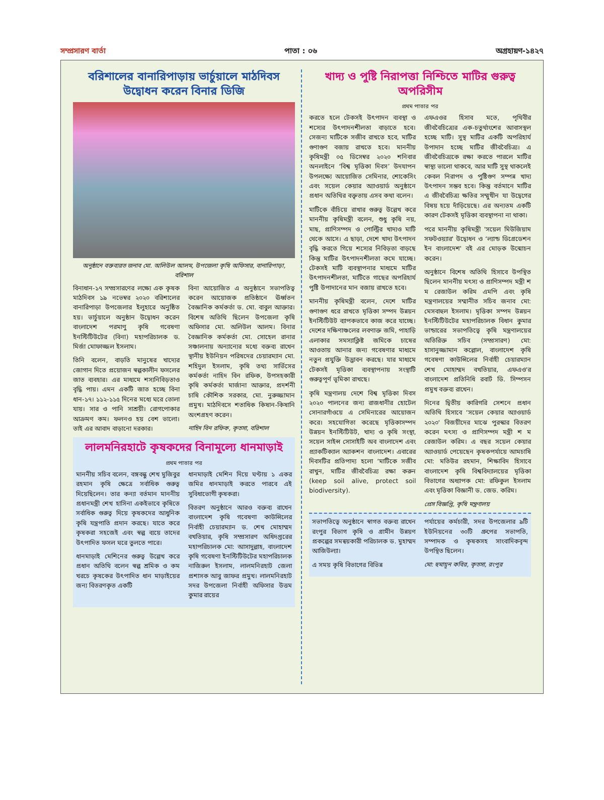সম্প্রসারণ বার্তা পাতা : ০৬ অগ্রহায়ণ-১৪২৭
বরিশালের বানারিপাড়ায় ভার্চুয়ালে মাঠদিবস উদ্বোধন করেন বিনার ডিজি
অনুষ্ঠানে বক্তব্যরত জনাব মো. অলিউল আলম, উপজেলা কৃষি অফিসার, বানারিপাড়া, বরিশাল
বিনাধান-১৭ সম্প্রসারণের লক্ষ্যে এক কৃষক মাঠদিবস ১৯ নভেম্বর ২০২০ বরিশালের বানারিপাড়া উপজেলার ইলুহারে অনুষ্ঠিত হয়। ভার্চুয়ালে অনুষ্ঠান উদ্বোধন করেন বাংলাদেশ পরমাণু কৃষি গবেষণা ইনস্টিটিউটের (বিনা) মহাপরিচালক ড. মির্জা মোফাজ্জল ইসলাম।
তিনি বলেন, বাড়তি মানুষের খাদ্যের জোগান দিতে প্রয়োজন স্বল্পকালীন ফসলের জাত ব্যবহার। এর মাধ্যমে শস্যনিবিড়তাও বৃদ্ধি পায়। এমন একটি জাত হচ্ছে বিনা ধান-১৭। ১১২-১১৫ দিনের মধ্যে ঘরে তোলা যায়। সার ও পানি সাশ্রয়ী। রোগপোকার আক্রমণ কম। ফলনও হয় বেশ ভালো। তাই এর আবাদ বাড়ানো দরকার।
বিনা আয়োজিত এ অনুষ্ঠানে সভাপতিত্ব করেন আয়োজক প্রতিষ্ঠানে ঊর্ধ্বতন বৈজ্ঞানিক কর্মকর্তা ড. মো. বাবুল আক্তার। বিশেষ অতিথি ছিলেন উপজেলা কৃষি অফিসার মো. অলিউল আলম। বিনার বৈজ্ঞানিক কর্মকর্তা মো. সোহেল রানার সঞ্চালনায় অন্যান্যের মধ্যে বক্তব্য রাখেন স্থানীয় ইউনিয়ন পরিষদের চেয়ারম্যান মো. শহিদুল ইসলাম, কৃষি তথ্য সার্ভিসের কর্মকর্তা নাহিদ বিন রফিক, উপসহকারী কৃষি কর্মকর্তা মার্জানা আক্তার, প্রদর্শনী চাষি কৌশিক সরকার, মো. নুরুজ্জামান প্রমুখ। মাঠদিবসে শতাধিক কিষান-কিষানি অংশগ্রহণ করেন।
নাহিদ বিন রফিক, কৃতসা, বরিশাল
লালমনিরহাটে কৃষকদের বিনামূল্যে ধানমাড়াই
প্রথম পাতার পর
মাননীয় সচিব বলেন, বঙ্গবন্ধু শেখ মুজিবুর রহমান কৃষি ক্ষেত্রে সর্বাধিক গুরুত্ব দিয়েছিলেন। তার কন্যা বর্তমান মাননীয় প্রধানমন্ত্রী শেখ হাসিনা একইভাবে কৃষিতে সর্বাধিক গুরুত্ব দিয়ে কৃষকদের আধুনিক কৃষি যন্ত্রপাতি প্রদান করছে। যাতে করে কৃষকরা সহজেই এবং স্বল্প ব্যয়ে তাদের উৎপাদিত ফসল ঘরে তুলতে পারে।
ধানমাড়াই মেশিনের গুরুত্ব উল্লেখ করে প্রধান অতিথি বলেন স্বল্প শ্রমিক ও কম খরচে কৃষকের উৎপাদিত ধান মাড়াইয়ের জন্য বিতরণকৃত একটি
ধানমাড়াই মেশিন দিয়ে ঘণ্টায় ১ একর জমির ধানমাড়াই করতে পারবে এই সুবিধাভোগী কৃষকরা।
বিতরণ অনুষ্ঠানে আরও বক্তব্য রাখেন বাংলাদেশ কৃষি গবেষণা কাউন্সিলের নির্বাহী চেয়ারম্যান ড. শেখ মোহাম্মদ বখতিয়ার, কৃষি সম্প্রসারণ অধিদপ্তরের মহাপরিচালক মো: আসাদুল্লাহ, বাংলাদেশ কৃষি গবেষণা ইনস্টিটিউটের মহাপরিচালক নাজিরুল ইসলাম, লালমনিরহাট জেলা প্রশাসক আবু জাফর প্রমুখ। লালমনিরহাট সদর উপজেলা নির্বাহী অফিসার উত্তম কুমার রায়ের
খাদ্য ও পুষ্টি নিরাপত্তা নিশ্চিতে মাটির গুরুত্ব অপরিসীম
প্রথম পাতার পর
করতে হলে টেকসই উৎপাদন ব্যবস্থা ও শস্যের উৎপাদনশীলতা বাড়াতে হবে। সেজন্য মাটিকে সজীব রাখতে হবে, মাটির গুণাগুণ বজায় রাখতে হবে। মাননীয় কৃষিমন্ত্রী ০৫ ডিসেম্বর ২০২০ শনিবার অনলাইনে ‘বিশ্ব মৃত্তিকা দিবস’ উদযাপন উপলক্ষ্যে আয়োজিত সেমিনার, শোকেসিং এবং সয়েল কেয়ার অ্যাওয়ার্ড অনুষ্ঠানে প্রধান অতিথির বক্তৃতায় এসব কথা বলেন।
মাটিকে বাঁচিয়ে রাখার গুরুত্ব উল্লেখ করে মাননীয় কৃষিমন্ত্রী বলেন, শুধু কৃষি নয়, মাছ, প্রাণিসম্পদ ও পোল্ট্রির খাদ্যও মাটি থেকে আসে। এ ছাড়া, দেশে খাদ্য উৎপাদন বৃদ্ধি করতে গিয়ে শস্যের নিবিড়তা বাড়ছে কিন্তু মাটির উৎপাদনশীলতা কমে যাচ্ছে। টেকসই মাটি ব্যবস্থাপনার মাধ্যমে মাটির উৎপাদনশীলতা, মাটিতে গাছের অপরিহার্য পুষ্টি উপাদানের মান বজায় রাখতে হবে।
মাননীয় কৃষিমন্ত্রী বলেন, দেশে মাটির গুণাগুণ ধরে রাখতে মৃত্তিকা সম্পদ উন্নয়ন ইনস্টিটিউট ব্যাপকভাবে কাজ করে যাচ্ছে। দেশের দক্ষিণাঞ্চলের লবণাক্ত জমি, পাহাড়ি এলাকার সমস্যাক্লিষ্ট জমিকে চাষের আওতায় আনার জন্য গবেষণার মাধ্যমে নতুন প্রযুক্তি উদ্ভাবন করছে। যার মাধ্যমে টেকসই মৃত্তিকা ব্যবস্থাপনায় সংস্থাটি গুরুত্বপূর্ণ ভূমিকা রাখছে।
কৃষি মন্ত্রণালয় দেশে বিশ্ব মৃত্তিকা দিবস ২০২০ পালনের জন্য রাজধানীর হোটেল সোনারগাঁওয়ে এ সেমিনারের আয়োজন করে। সহযোগিতা করেছে মৃত্তিকাসম্পদ উন্নয়ন ইনস্টিটিউট, খাদ্য ও কৃষি সংস্থা, সয়েল সাইন্স সোসাইটি অব বাংলাদেশ এবং প্র্যাকটিক্যাল অ্যাকশন বাংলাদেশ। এবারের দিবসটির প্রতিপাদ্য হলো ‘মাটিকে সজীব রাখুন, মাটির জীববৈচিত্র্য রক্ষা করুন (keep soil alive, protect soil biodiversity).
এফএওর হিসাব মতে, পৃথিবীর জীববৈচিত্র্যের এক-চতুর্থাংশের আবাসস্থল হচ্ছে মাটি। সুস্থ মাটির একটি অপরিহার্য উপাদান হচ্ছে মাটির জীববৈচিত্র্য। এ জীববৈচিত্র্যকে রক্ষা করতে পারলে মাটির স্বাস্থ্য ভালো থাকবে, আর মাটি সুস্থ থাকলেই কেবল নিরাপদ ও পুষ্টিগুণ সম্পন্ন খাদ্য উৎপাদন সম্ভব হবে। কিন্তু বর্তমানে মাটির এ জীববৈচিত্র্য ক্ষতির সম্মুখীন যা উদ্বেগের বিষয় হয়ে দাঁড়িয়েছে। এর অন্যতম একটি কারণ টেকসই মৃত্তিকা ব্যবস্থাপনা না থাকা।
পরে মাননীয় কৃষিমন্ত্রী 'সয়েল মিউজিয়াম সফটওয়্যার' উদ্বোধন ও ‘ল্যান্ড ডিগ্রেডেশন ইন বাংলাদেশ' বই এর মোড়ক উন্মোচন করেন।
অনুষ্ঠানে বিশেষ অতিথি হিসাবে উপস্থিত ছিলেন মাননীয় মৎস্য ও প্রাণিসম্পদ মন্ত্রী শ ম রেজাউল করিম এমপি এবং কৃষি মন্ত্রণালয়ের সম্মানীত সচিব জনাব মো: মেসবাহুল ইসলাম। মৃত্তিকা সম্পদ উন্নয়ন ইনস্টিটিউটের মহাপরিচালক বিধান কুমার ভান্ডারের সভাপতিত্বে কৃষি মন্ত্রণালয়ের অতিরিক্ত সচিব (সম্প্রসারণ) মো: হাসানুজ্জামান কল্লোল, বাংলাদেশ কৃষি গবেষণা কাউন্সিলের নির্বাহী চেয়ারম্যান শেখ মোহাম্মদ বখতিয়ার, এফএও'র বাংলাদেশ প্রতিনিধি রবার্ট ডি. সিম্পসন প্রমুখ বক্তব্য রাখেন।
দিনের দ্বিতীয় কারিগরি সেশনে প্রধান অতিথি হিসাবে ‘সয়েল কেয়ার অ্যাওয়ার্ড ২০২০' বিজয়ীদের মাঝে পুরস্কার বিতরণ করেন মৎস্য ও প্রাণিসম্পদ মন্ত্রী শ ম রেজাউল করিম। এ বছর সয়েল কেয়ার অ্যাওয়ার্ড পেয়েছেন কৃষকপর্যায়ে আমচাষি মো: মতিউর রহমান, শিক্ষাবিদ হিসাবে বাংলাদেশ কৃষি বিশ্ববিদ্যালয়ের মৃত্তিকা বিভাগের অধ্যাপক মো: রফিকুল ইসলাম এবং মৃত্তিকা বিজ্ঞানী ড. জেড. করিম।
প্রেস বিজ্ঞপ্তি, কৃষি মন্ত্রণালয়
সভাপতিত্বে অনুষ্ঠানে স্বাগত বক্তব্য রাখেন রংপুর বিভাগ কৃষি ও গ্রামীন উন্নয়ণ প্রকল্পের সমন্বয়কারী পরিচালক ড. মুহাম্মদ আজিউল্যা।
এ সময় কৃষি বিভাগের বিভিন্ন
পর্যায়ের কর্মচারী, সদর উপজেলার ৯টি ইউনিয়নের ৩০টি গ্রুপের সভাপতি, সম্পাদক ও কৃষকসহ সাংবাদিকবৃন্দ উপস্থিত ছিলেন।
মো: হুমায়ূন কবির, কৃতসা, রংপুর